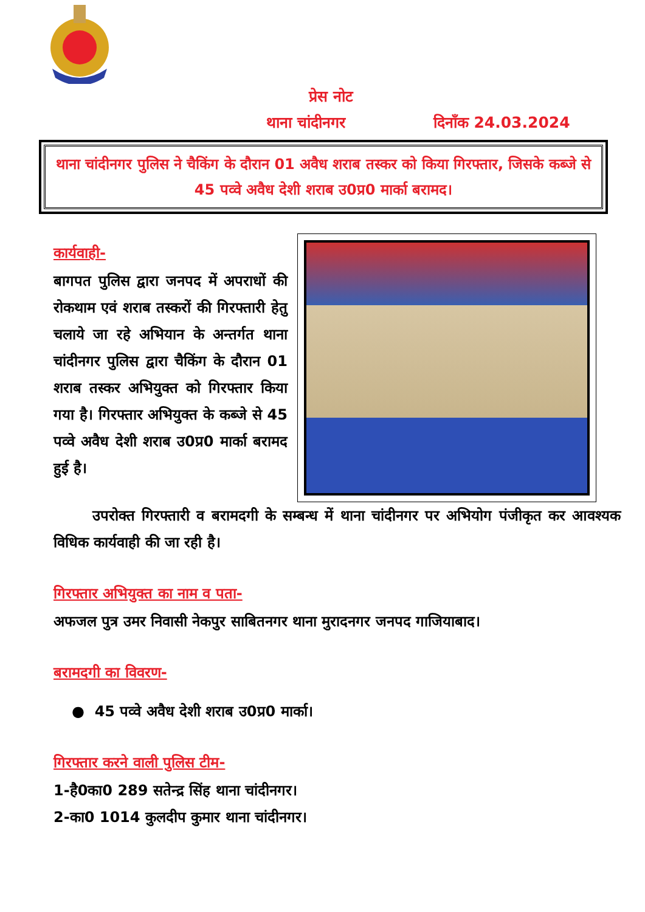प्रेस नोट
थाना चांदीनगर दिनाँक 24.03.2024
थाना चांदीनगर पुलिस ने चैकिंग के दौरान 01 अवैध शराब तस्कर को किया गिरफ्तार, जिसके कब्जे से 45 पव्वे अवैध देशी शराब उ0प्र0 मार्का बरामद।
कार्यवाही-
बागपत पुलिस द्वारा जनपद में अपराधों की रोकथाम एवं शराब तस्करों की गिरफ्तारी हेतु चलाये जा रहे अभियान के अन्तर्गत थाना चांदीनगर पुलिस द्वारा चैकिंग के दौरान 01 शराब तस्कर अभियुक्त को गिरफ्तार किया गया है। गिरफ्तार अभियुक्त के कब्जे से 45 पव्वे अवैध देशी शराब उ0प्र0 मार्का बरामद हुई है।
उपरोक्त गिरफ्तारी व बरामदगी के सम्बन्ध में थाना चांदीनगर पर अभियोग पंजीकृत कर आवश्यक विधिक कार्यवाही की जा रही है।
गिरफ्तार अभियुक्त का नाम व पता-
अफजल पुत्र उमर निवासी नेकपुर साबितनगर थाना मुरादनगर जनपद गाजियाबाद।
बरामदगी का विवरण-
● 45 पव्वे अवैध देशी शराब उ0प्र0 मार्का।
गिरफ्तार करने वाली पुलिस टीम-
1-है0का0 289 सतेन्द्र सिंह थाना चांदीनगर।
2-का0 1014 कुलदीप कुमार थाना चांदीनगर।